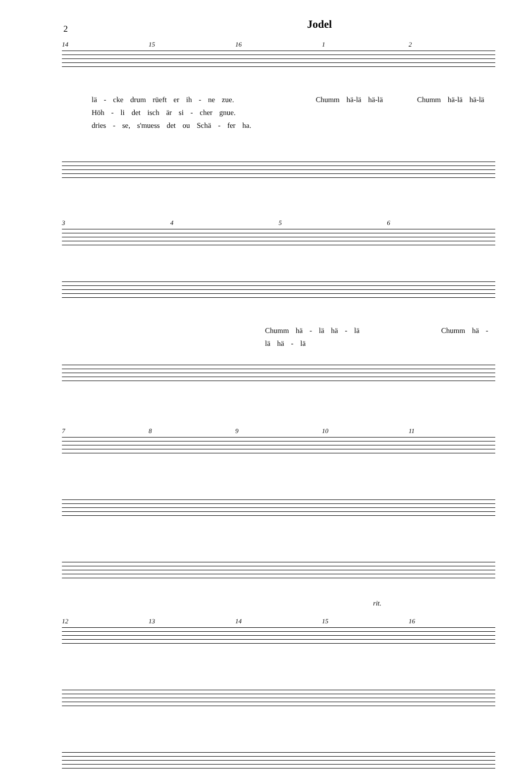2
Jodel
14 15 16 12
lä - cke drum rüeft er ih - ne zue. Chumm hä-lä hä-lä Chumm hä-lä hä-lä
Höh - li det isch är si - cher gnue.
dries - se, s'muess det ou Schä - fer ha.
3456
Chumm hä - lä hä - lä Chumm hä - lä hä - lä
789 10 11
rit.
12 13 14 15 16